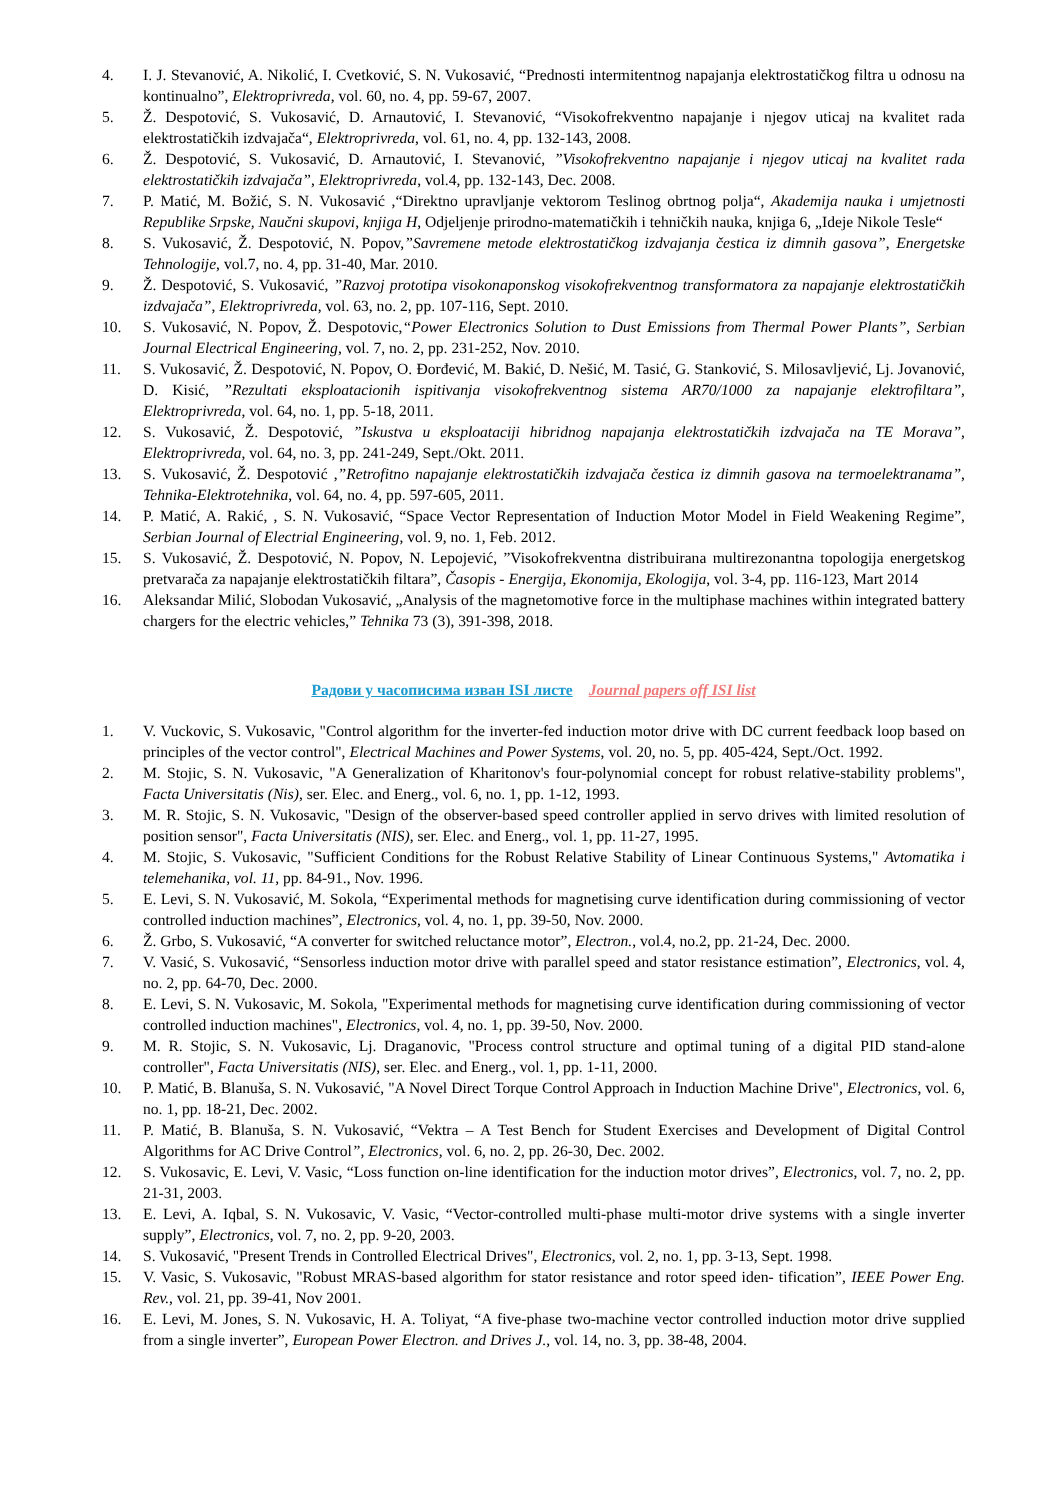4. I. J. Stevanović, A. Nikolić, I. Cvetković, S. N. Vukosavić, “Prednosti intermitentnog napajanja elektrostatičkog filtra u odnosu na kontinualno”, Elektroprivreda, vol. 60, no. 4, pp. 59-67, 2007.
5. Ž. Despotović, S. Vukosavić, D. Arnautović, I. Stevanović, “Visokofrekventno napajanje i njegov uticaj na kvalitet rada elektrostatičkih izdvajača“, Elektroprivreda, vol. 61, no. 4, pp. 132-143, 2008.
6. Ž. Despotović, S. Vukosavić, D. Arnautović, I. Stevanović, ”Visokofrekventno napajanje i njegov uticaj na kvalitet rada elektrostatičkih izdvajača”, Elektroprivreda, vol.4, pp. 132-143, Dec. 2008.
7. P. Matić, M. Božić, S. N. Vukosavić ,“Direktno upravljanje vektorom Teslinog obrtnog polja“, Akademija nauka i umjetnosti Republike Srpske, Naučni skupovi, knjiga H, Odjeljenje prirodno-matematičkih i tehničkih nauka, knjiga 6, „Ideje Nikole Tesle“
8. S. Vukosavić, Ž. Despotović, N. Popov,”Savremene metode elektrostatičkog izdvajanja čestica iz dimnih gasova”, Energetske Tehnologije, vol.7, no. 4, pp. 31-40, Mar. 2010.
9. Ž. Despotović, S. Vukosavić, ”Razvoj prototipa visokonaponskog visokofrekventnog transformatora za napajanje elektrostatičkih izdvajača”, Elektroprivreda, vol. 63, no. 2, pp. 107-116, Sept. 2010.
10. S. Vukosavić, N. Popov, Ž. Despotovic,“Power Electronics Solution to Dust Emissions from Thermal Power Plants”, Serbian Journal Electrical Engineering, vol. 7, no. 2, pp. 231-252, Nov. 2010.
11. S. Vukosavić, Ž. Despotović, N. Popov, O. Đorđević, M. Bakić, D. Nešić, M. Tasić, G. Stanković, S. Milosavljević, Lj. Jovanović, D. Kisić, ”Rezultati eksploatacionih ispitivanja visokofrekventnog sistema AR70/1000 za napajanje elektrofiltara”, Elektroprivreda, vol. 64, no. 1, pp. 5-18, 2011.
12. S. Vukosavić, Ž. Despotović, ”Iskustva u eksploataciji hibridnog napajanja elektrostatičkih izdvajača na TE Morava”, Elektroprivreda, vol. 64, no. 3, pp. 241-249, Sept./Okt. 2011.
13. S. Vukosavić, Ž. Despotović ,”Retrofitno napajanje elektrostatičkih izdvajača čestica iz dimnih gasova na termoelektranama”, Tehnika-Elektrotehnika, vol. 64, no. 4, pp. 597-605, 2011.
14. P. Matić, A. Rakić, , S. N. Vukosavić, “Space Vector Representation of Induction Motor Model in Field Weakening Regime”, Serbian Journal of Electrial Engineering, vol. 9, no. 1, Feb. 2012.
15. S. Vukosavić, Ž. Despotović, N. Popov, N. Lepojević, ”Visokofrekventna distribuirana multirezonantna topologija energetskog pretvarača za napajanje elektrostatičkih filtara”, Časopis - Energija, Ekonomija, Ekologija, vol. 3-4, pp. 116-123, Mart 2014
16. Aleksandar Milić, Slobodan Vukosavić, „Analysis of the magnetomotive force in the multiphase machines within integrated battery chargers for the electric vehicles,” Tehnika 73 (3), 391-398, 2018.
Радови у часописима изван ISI листе Journal papers off ISI list
1. V. Vuckovic, S. Vukosavic, "Control algorithm for the inverter-fed induction motor drive with DC current feedback loop based on principles of the vector control", Electrical Machines and Power Systems, vol. 20, no. 5, pp. 405-424, Sept./Oct. 1992.
2. M. Stojic, S. N. Vukosavic, "A Generalization of Kharitonov's four-polynomial concept for robust relative-stability problems", Facta Universitatis (Nis), ser. Elec. and Energ., vol. 6, no. 1, pp. 1-12, 1993.
3. M. R. Stojic, S. N. Vukosavic, "Design of the observer-based speed controller applied in servo drives with limited resolution of position sensor", Facta Universitatis (NIS), ser. Elec. and Energ., vol. 1, pp. 11-27, 1995.
4. M. Stojic, S. Vukosavic, "Sufficient Conditions for the Robust Relative Stability of Linear Continuous Systems," Avtomatika i telemehanika, vol. 11, pp. 84-91., Nov. 1996.
5. E. Levi, S. N. Vukosavić, M. Sokola, “Experimental methods for magnetising curve identification during commissioning of vector controlled induction machines”, Electronics, vol. 4, no. 1, pp. 39-50, Nov. 2000.
6. Ž. Grbo, S. Vukosavić, “A converter for switched reluctance motor”, Electron., vol.4, no.2, pp. 21-24, Dec. 2000.
7. V. Vasić, S. Vukosavić, “Sensorless induction motor drive with parallel speed and stator resistance estimation”, Electronics, vol. 4, no. 2, pp. 64-70, Dec. 2000.
8. E. Levi, S. N. Vukosavic, M. Sokola, "Experimental methods for magnetising curve identification during commissioning of vector controlled induction machines", Electronics, vol. 4, no. 1, pp. 39-50, Nov. 2000.
9. M. R. Stojic, S. N. Vukosavic, Lj. Draganovic, "Process control structure and optimal tuning of a digital PID stand-alone controller", Facta Universitatis (NIS), ser. Elec. and Energ., vol. 1, pp. 1-11, 2000.
10. P. Matić, B. Blanuša, S. N. Vukosavić, "A Novel Direct Torque Control Approach in Induction Machine Drive", Electronics, vol. 6, no. 1, pp. 18-21, Dec. 2002.
11. P. Matić, B. Blanuša, S. N. Vukosavić, “Vektra – A Test Bench for Student Exercises and Development of Digital Control Algorithms for AC Drive Control”, Electronics, vol. 6, no. 2, pp. 26-30, Dec. 2002.
12. S. Vukosavic, E. Levi, V. Vasic, “Loss function on-line identification for the induction motor drives”, Electronics, vol. 7, no. 2, pp. 21-31, 2003.
13. E. Levi, A. Iqbal, S. N. Vukosavic, V. Vasic, “Vector-controlled multi-phase multi-motor drive systems with a single inverter supply”, Electronics, vol. 7, no. 2, pp. 9-20, 2003.
14. S. Vukosavić, "Present Trends in Controlled Electrical Drives", Electronics, vol. 2, no. 1, pp. 3-13, Sept. 1998.
15. V. Vasic, S. Vukosavic, "Robust MRAS-based algorithm for stator resistance and rotor speed iden- tification”, IEEE Power Eng. Rev., vol. 21, pp. 39-41, Nov 2001.
16. E. Levi, M. Jones, S. N. Vukosavic, H. A. Toliyat, “A five-phase two-machine vector controlled induction motor drive supplied from a single inverter”, European Power Electron. and Drives J., vol. 14, no. 3, pp. 38-48, 2004.